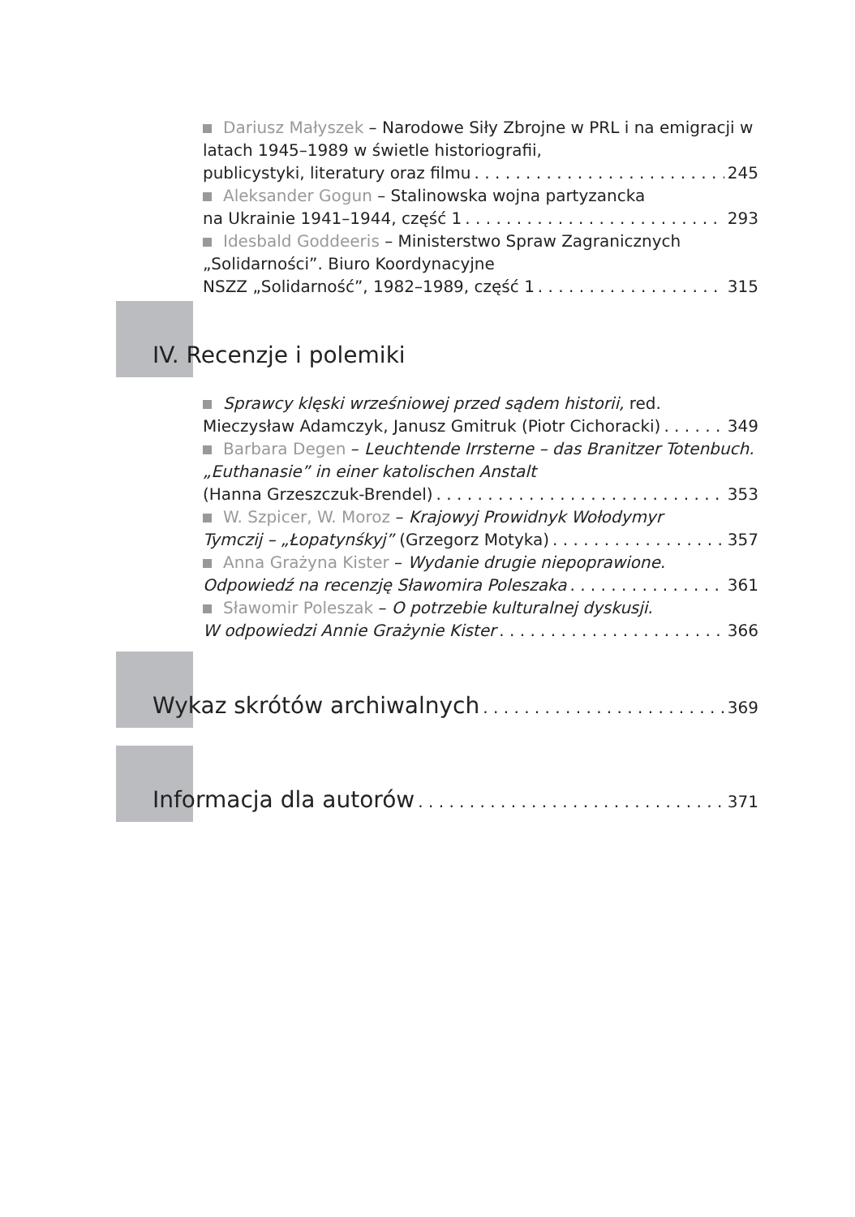Dariusz Małyszek – Narodowe Siły Zbrojne w PRL i na emigracji w latach 1945–1989 w świetle historiografii,
publicystyki, literatury oraz filmu 245
Aleksander Gogun – Stalinowska wojna partyzancka
na Ukrainie 1941–1944, część 1 293
Idesbald Goddeeris – Ministerstwo Spraw Zagranicznych
„Solidarności”. Biuro Koordynacyjne
NSZZ „Solidarność”, 1982–1989, część 1 315
IV. Recenzje i polemiki
Sprawcy klęski wrześniowej przed sądem historii, red.
Mieczysław Adamczyk, Janusz Gmitruk (Piotr Cichoracki) 349
Barbara Degen – Leuchtende Irrsterne – das Branitzer Totenbuch. „Euthanasie” in einer katolischen Anstalt
(Hanna Grzeszczuk-Brendel) 353
W. Szpicer, W. Moroz – Krajowyj Prowidnyk Wołodymyr
Tymczij – „Łopatynśkyj” (Grzegorz Motyka) 357
Anna Grażyna Kister – Wydanie drugie niepoprawione.
Odpowiedź na recenzję Sławomira Poleszaka 361
Sławomir Poleszak – O potrzebie kulturalnej dyskusji.
W odpowiedzi Annie Grażynie Kister 366
Wykaz skrótów archiwalnych 369
Informacja dla autorów 371